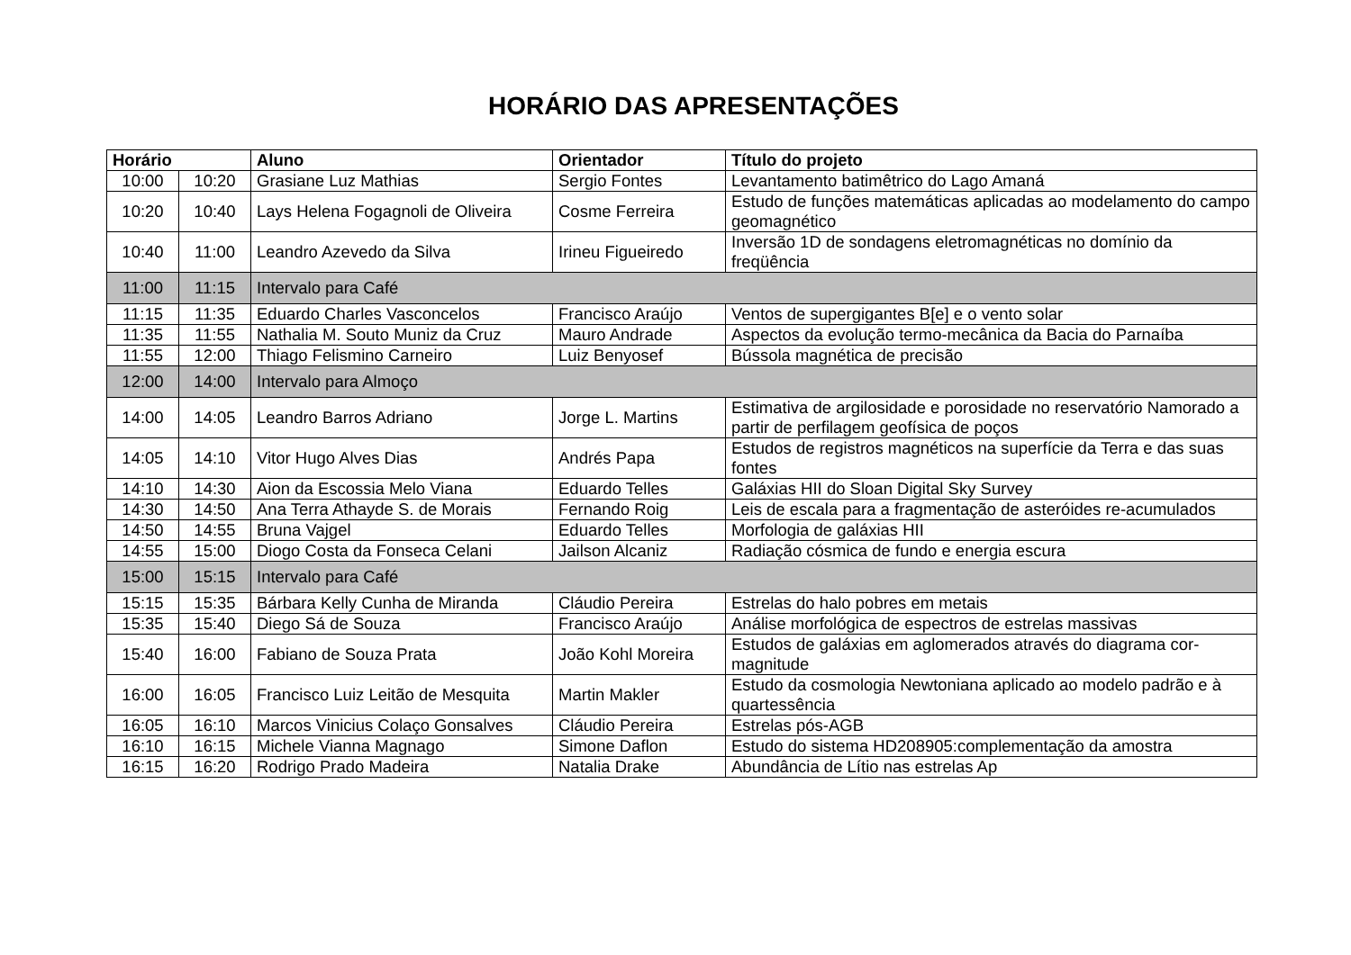HORÁRIO DAS APRESENTAÇÕES
| Horário | | Aluno | Orientador | Título do projeto |
| --- | --- | --- | --- | --- |
| 10:00 | 10:20 | Grasiane Luz Mathias | Sergio Fontes | Levantamento batimêtrico do Lago Amaná |
| 10:20 | 10:40 | Lays Helena Fogagnoli de Oliveira | Cosme Ferreira | Estudo de funções matemáticas aplicadas ao modelamento do campo geomagnético |
| 10:40 | 11:00 | Leandro Azevedo da Silva | Irineu Figueiredo | Inversão 1D de sondagens eletromagnéticas no domínio da freqüência |
| 11:00 | 11:15 | Intervalo para Café | | |
| 11:15 | 11:35 | Eduardo Charles Vasconcelos | Francisco Araújo | Ventos de supergigantes B[e] e o vento solar |
| 11:35 | 11:55 | Nathalia M. Souto Muniz da Cruz | Mauro Andrade | Aspectos da evolução termo-mecânica da Bacia do Parnaíba |
| 11:55 | 12:00 | Thiago Felismino Carneiro | Luiz Benyosef | Bússola magnética de precisão |
| 12:00 | 14:00 | Intervalo para Almoço | | |
| 14:00 | 14:05 | Leandro Barros Adriano | Jorge L. Martins | Estimativa de argilosidade e porosidade no reservatório Namorado a partir de perfilagem geofísica de poços |
| 14:05 | 14:10 | Vitor Hugo Alves Dias | Andrés Papa | Estudos de registros magnéticos na superfície da Terra e das suas fontes |
| 14:10 | 14:30 | Aion da Escossia Melo Viana | Eduardo Telles | Galáxias HII do Sloan Digital Sky Survey |
| 14:30 | 14:50 | Ana Terra Athayde S. de Morais | Fernando Roig | Leis de escala para a fragmentação de asteróides re-acumulados |
| 14:50 | 14:55 | Bruna Vajgel | Eduardo Telles | Morfologia de galáxias HII |
| 14:55 | 15:00 | Diogo Costa da Fonseca Celani | Jailson Alcaniz | Radiação cósmica de fundo e energia escura |
| 15:00 | 15:15 | Intervalo para Café | | |
| 15:15 | 15:35 | Bárbara Kelly Cunha de Miranda | Cláudio Pereira | Estrelas do halo pobres em metais |
| 15:35 | 15:40 | Diego Sá de Souza | Francisco Araújo | Análise morfológica de espectros de estrelas massivas |
| 15:40 | 16:00 | Fabiano de Souza Prata | João Kohl Moreira | Estudos de galáxias em aglomerados através do diagrama cor-magnitude |
| 16:00 | 16:05 | Francisco Luiz Leitão de Mesquita | Martin Makler | Estudo da cosmologia Newtoniana aplicado ao modelo padrão e à quartessência |
| 16:05 | 16:10 | Marcos Vinicius Colaço Gonsalves | Cláudio Pereira | Estrelas pós-AGB |
| 16:10 | 16:15 | Michele Vianna Magnago | Simone Daflon | Estudo do sistema HD208905:complementação da amostra |
| 16:15 | 16:20 | Rodrigo Prado Madeira | Natalia Drake | Abundância de Lítio nas estrelas Ap |